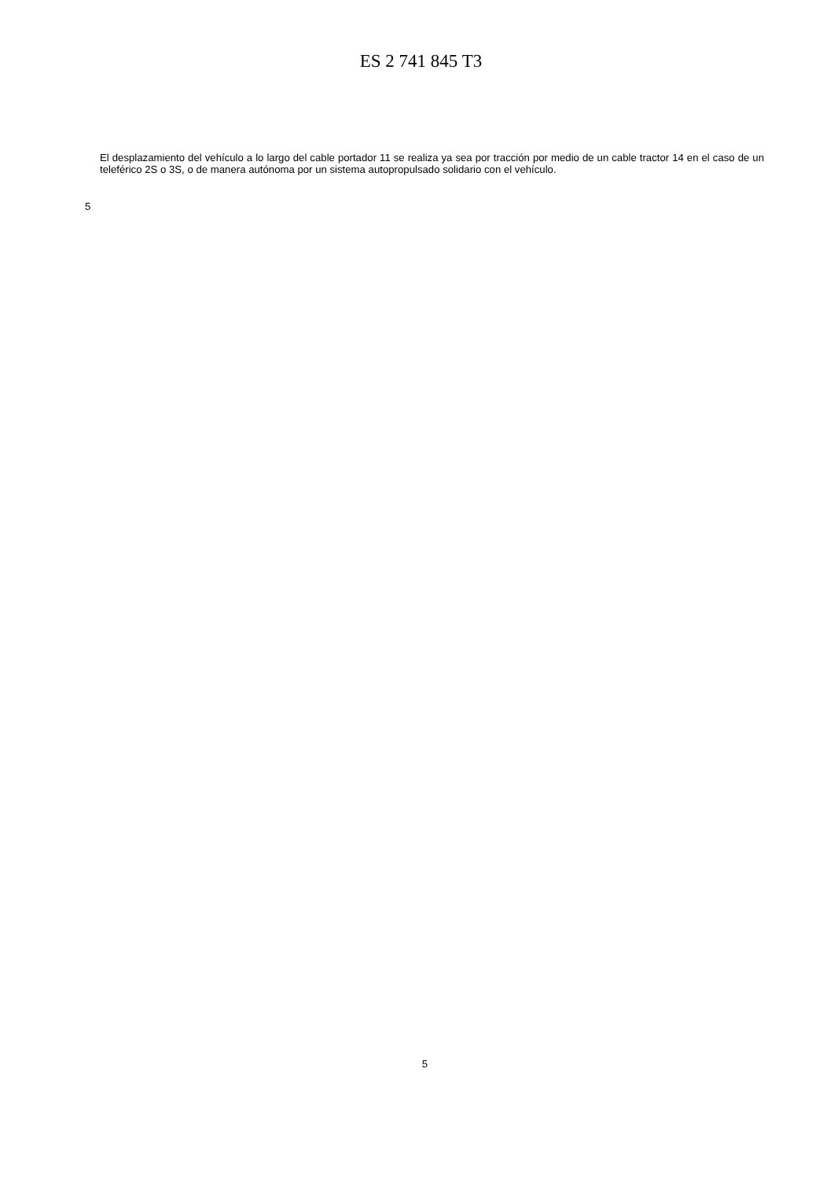ES 2 741 845 T3
El desplazamiento del vehículo a lo largo del cable portador 11 se realiza ya sea por tracción por medio de un cable tractor 14 en el caso de un teleférico 2S o 3S, o de manera autónoma por un sistema autopropulsado solidario con el vehículo.
5
5